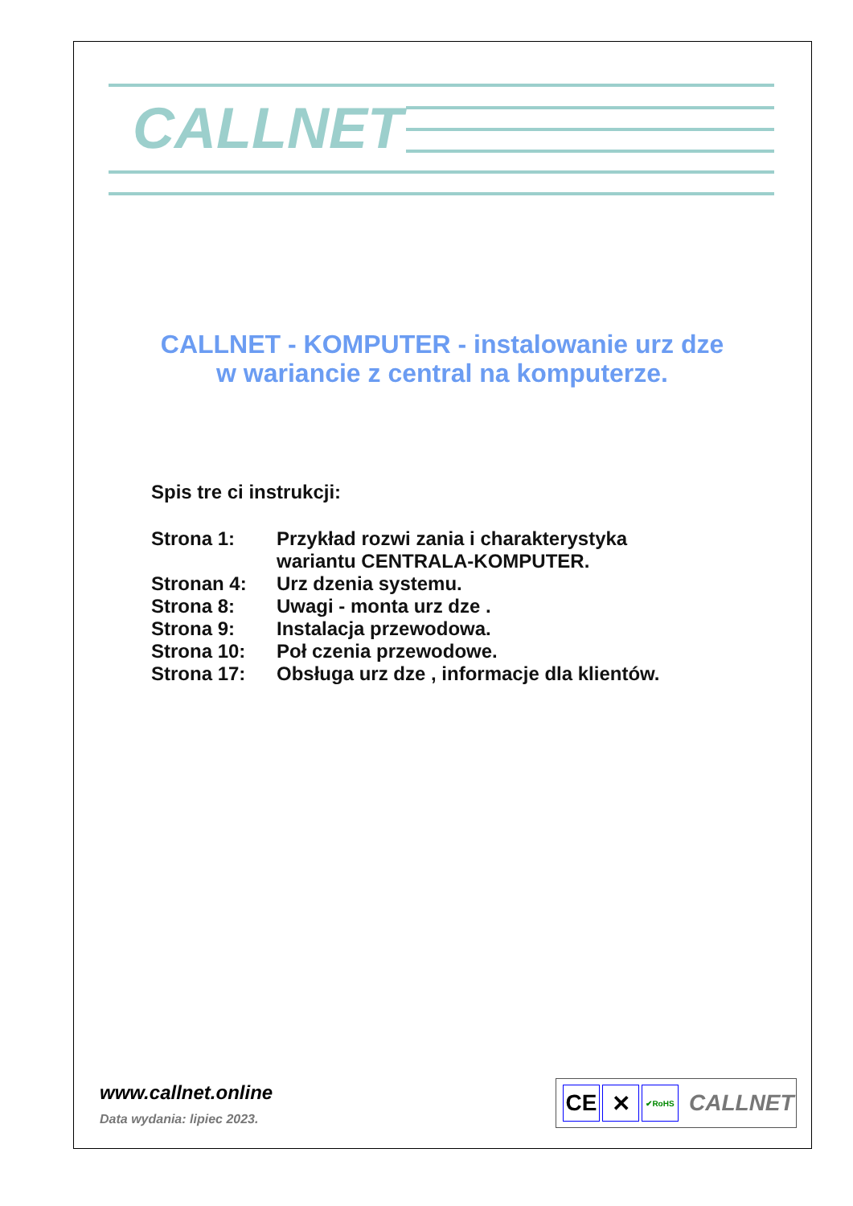CALLNET
CALLNET - KOMPUTER - instalowanie urz dze
w wariancie z central na komputerze.
Spis tre ci instrukcji:
| Strona 1: | Przykład rozwi zania i charakterystyka wariantu CENTRALA-KOMPUTER. |
| Stronan 4: | Urz dzenia systemu. |
| Strona 8: | Uwagi - monta urz dze . |
| Strona 9: | Instalacja przewodowa. |
| Strona 10: | Poł czenia przewodowe. |
| Strona 17: | Obsługa urz dze , informacje dla klientów. |
www.callnet.online
Data wydania: lipiec 2023.
CE ✕
✔RoHS
CALLNET